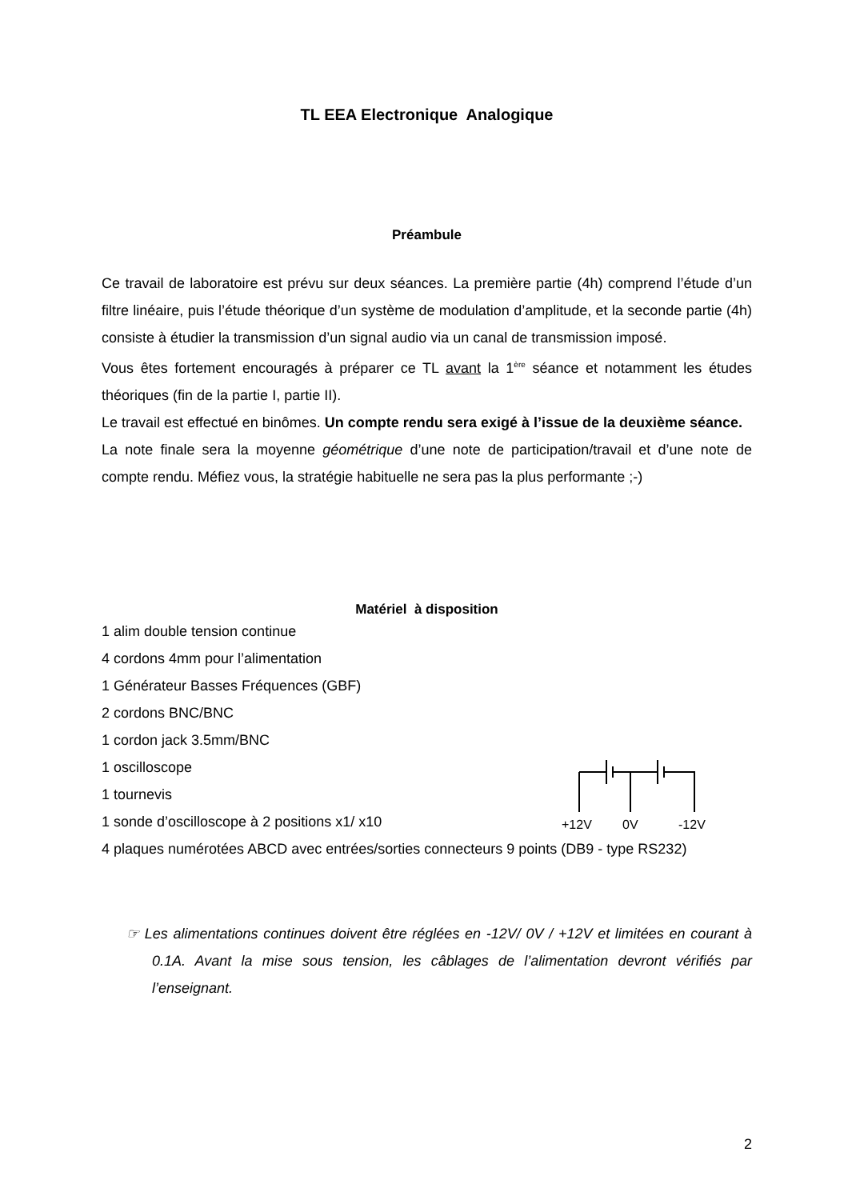TL EEA Electronique Analogique
Préambule
Ce travail de laboratoire est prévu sur deux séances. La première partie (4h) comprend l’étude d’un filtre linéaire, puis l’étude théorique d’un système de modulation d’amplitude, et la seconde partie (4h) consiste à étudier la transmission d’un signal audio via un canal de transmission imposé.
Vous êtes fortement encouragés à préparer ce TL avant la 1<sup>ère</sup> séance et notamment les études théoriques (fin de la partie I, partie II).
Le travail est effectué en binômes. Un compte rendu sera exigé à l’issue de la deuxième séance.
La note finale sera la moyenne géométrique d’une note de participation/travail et d’une note de compte rendu. Méfiez vous, la stratégie habituelle ne sera pas la plus performante ;-)
Matériel à disposition
1 alim double tension continue
4 cordons 4mm pour l’alimentation
1 Générateur Basses Fréquences (GBF)
2 cordons BNC/BNC
1 cordon jack 3.5mm/BNC
1 oscilloscope
1 tournevis
1 sonde d’oscilloscope à 2 positions x1/ x10
4 plaques numérotées ABCD avec entrées/sorties connecteurs 9 points (DB9 - type RS232)
+12V
0V
-12V
☞ Les alimentations continues doivent être réglées en -12V/ 0V / +12V et limitées en courant à 0.1A. Avant la mise sous tension, les câblages de l’alimentation devront vérifiés par l’enseignant.
2